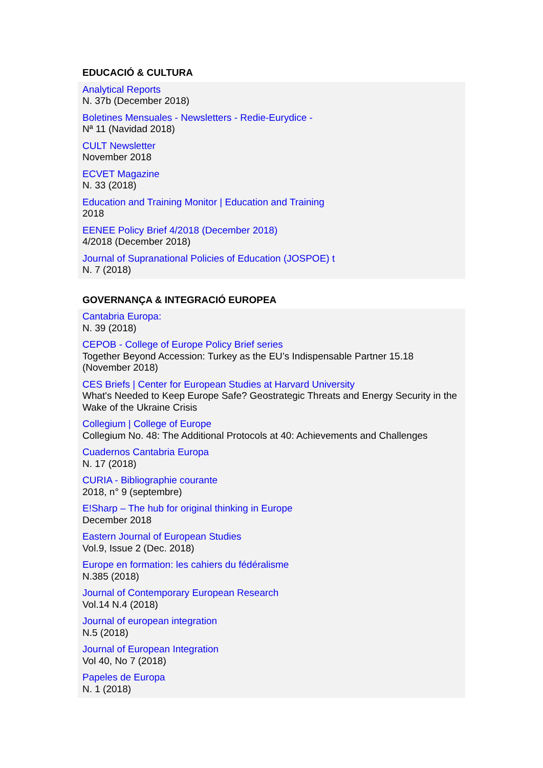EDUCACIÓ & CULTURA
Analytical Reports
N. 37b (December 2018)
Boletines Mensuales - Newsletters - Redie-Eurydice -
Nª 11 (Navidad 2018)
CULT Newsletter
November 2018
ECVET Magazine
N. 33 (2018)
Education and Training Monitor | Education and Training
2018
EENEE Policy Brief 4/2018 (December 2018)
4/2018 (December 2018)
Journal of Supranational Policies of Education (JOSPOE) t
N. 7 (2018)
GOVERNANÇA & INTEGRACIÓ EUROPEA
Cantabria Europa:
N. 39 (2018)
CEPOB - College of Europe Policy Brief series
Together Beyond Accession: Turkey as the EU’s Indispensable Partner 15.18 (November 2018)
CES Briefs | Center for European Studies at Harvard University
What's Needed to Keep Europe Safe? Geostrategic Threats and Energy Security in the Wake of the Ukraine Crisis
Collegium | College of Europe
Collegium No. 48: The Additional Protocols at 40: Achievements and Challenges
Cuadernos Cantabria Europa
N. 17 (2018)
CURIA - Bibliographie courante
2018, n° 9 (septembre)
E!Sharp – The hub for original thinking in Europe
December 2018
Eastern Journal of European Studies
Vol.9, Issue 2 (Dec. 2018)
Europe en formation: les cahiers du fédéralisme
N.385 (2018)
Journal of Contemporary European Research
Vol.14 N.4 (2018)
Journal of european integration
N.5 (2018)
Journal of European Integration
Vol 40, No 7 (2018)
Papeles de Europa
N. 1 (2018)